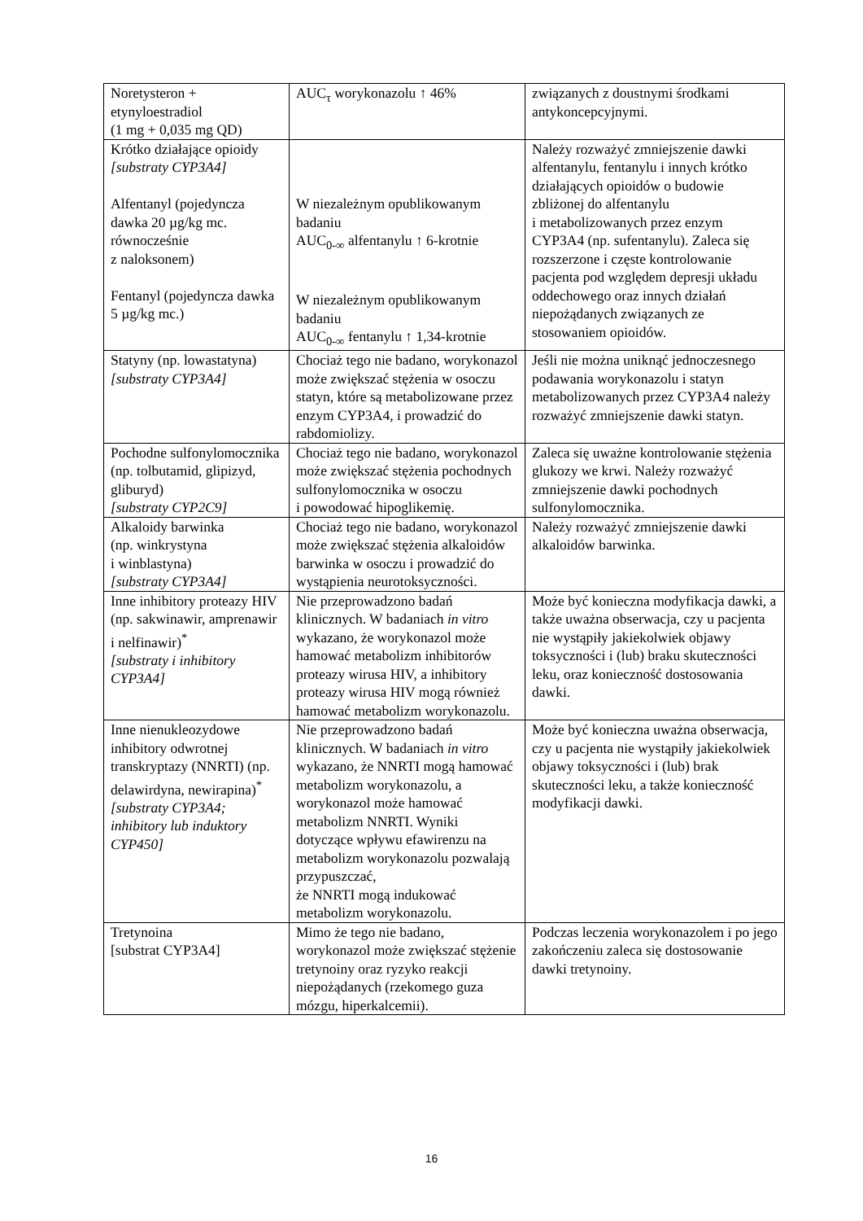| Noretysteron + etynyloestradiol (1 mg + 0,035 mg QD) | AUC<sub>τ</sub> worykonazolu ↑ 46% | związanych z doustnymi środkami antykoncepcyjnymi. |
| Krótko działające opioidy [substraty CYP3A4] Alfentanyl (pojedyncza dawka 20 µg/kg mc. równocześnie z naloksonem) Fentanyl (pojedyncza dawka 5 µg/kg mc.) | W niezależnym opublikowanym badaniu AUC<sub>0-∞</sub> alfentanylu ↑ 6-krotnie W niezależnym opublikowanym badaniu AUC<sub>0-∞</sub> fentanylu ↑ 1,34-krotnie | Należy rozważyć zmniejszenie dawki alfentanylu, fentanylu i innych krótko działających opioidów o budowie zbliżonej do alfentanylu i metabolizowanych przez enzym CYP3A4 (np. sufentanylu). Zaleca się rozszerzone i częste kontrolowanie pacjenta pod względem depresji układu oddechowego oraz innych działań niepożądanych związanych ze stosowaniem opioidów. |
| Statyny (np. lowastatyna) [substraty CYP3A4] | Chociaż tego nie badano, worykonazol może zwiększać stężenia w osoczu statyn, które są metabolizowane przez enzym CYP3A4, i prowadzić do rabdomiolizy. | Jeśli nie można uniknąć jednoczesnego podawania worykonazolu i statyn metabolizowanych przez CYP3A4 należy rozważyć zmniejszenie dawki statyn. |
| Pochodne sulfonylomocznika (np. tolbutamid, glipizyd, gliburyd) [substraty CYP2C9] | Chociaż tego nie badano, worykonazol może zwiększać stężenia pochodnych sulfonylomocznika w osoczu i powodować hipoglikemię. | Zaleca się uważne kontrolowanie stężenia glukozy we krwi. Należy rozważyć zmniejszenie dawki pochodnych sulfonylomocznika. |
| Alkaloidy barwinka (np. winkrystyna i winblastyna) [substraty CYP3A4] | Chociaż tego nie badano, worykonazol może zwiększać stężenia alkaloidów barwinka w osoczu i prowadzić do wystąpienia neurotoksyczności. | Należy rozważyć zmniejszenie dawki alkaloidów barwinka. |
| Inne inhibitory proteazy HIV (np. sakwinawir, amprenawir i nelfinawir)<sup>*</sup> [substraty i inhibitory CYP3A4] | Nie przeprowadzono badań klinicznych. W badaniach in vitro wykazano, że worykonazol może hamować metabolizm inhibitorów proteazy wirusa HIV, a inhibitory proteazy wirusa HIV mogą również hamować metabolizm worykonazolu. | Może być konieczna modyfikacja dawki, a także uważna obserwacja, czy u pacjenta nie wystąpiły jakiekolwiek objawy toksyczności i (lub) braku skuteczności leku, oraz konieczność dostosowania dawki. |
| Inne nienukleozydowe inhibitory odwrotnej transkryptazy (NNRTI) (np. delawirdyna, newirapina)<sup>*</sup> [substraty CYP3A4; inhibitory lub induktory CYP450] | Nie przeprowadzono badań klinicznych. W badaniach in vitro wykazano, że NNRTI mogą hamować metabolizm worykonazolu, a worykonazol może hamować metabolizm NNRTI. Wyniki dotyczące wpływu efawirenzu na metabolizm worykonazolu pozwalają przypuszczać, że NNRTI mogą indukować metabolizm worykonazolu. | Może być konieczna uważna obserwacja, czy u pacjenta nie wystąpiły jakiekolwiek objawy toksyczności i (lub) brak skuteczności leku, a także konieczność modyfikacji dawki. |
| Tretynoina [substrat CYP3A4] | Mimo że tego nie badano, worykonazol może zwiększać stężenie tretynoiny oraz ryzyko reakcji niepożądanych (rzekomego guza mózgu, hiperkalcemii). | Podczas leczenia worykonazolem i po jego zakończeniu zaleca się dostosowanie dawki tretynoiny. |
16